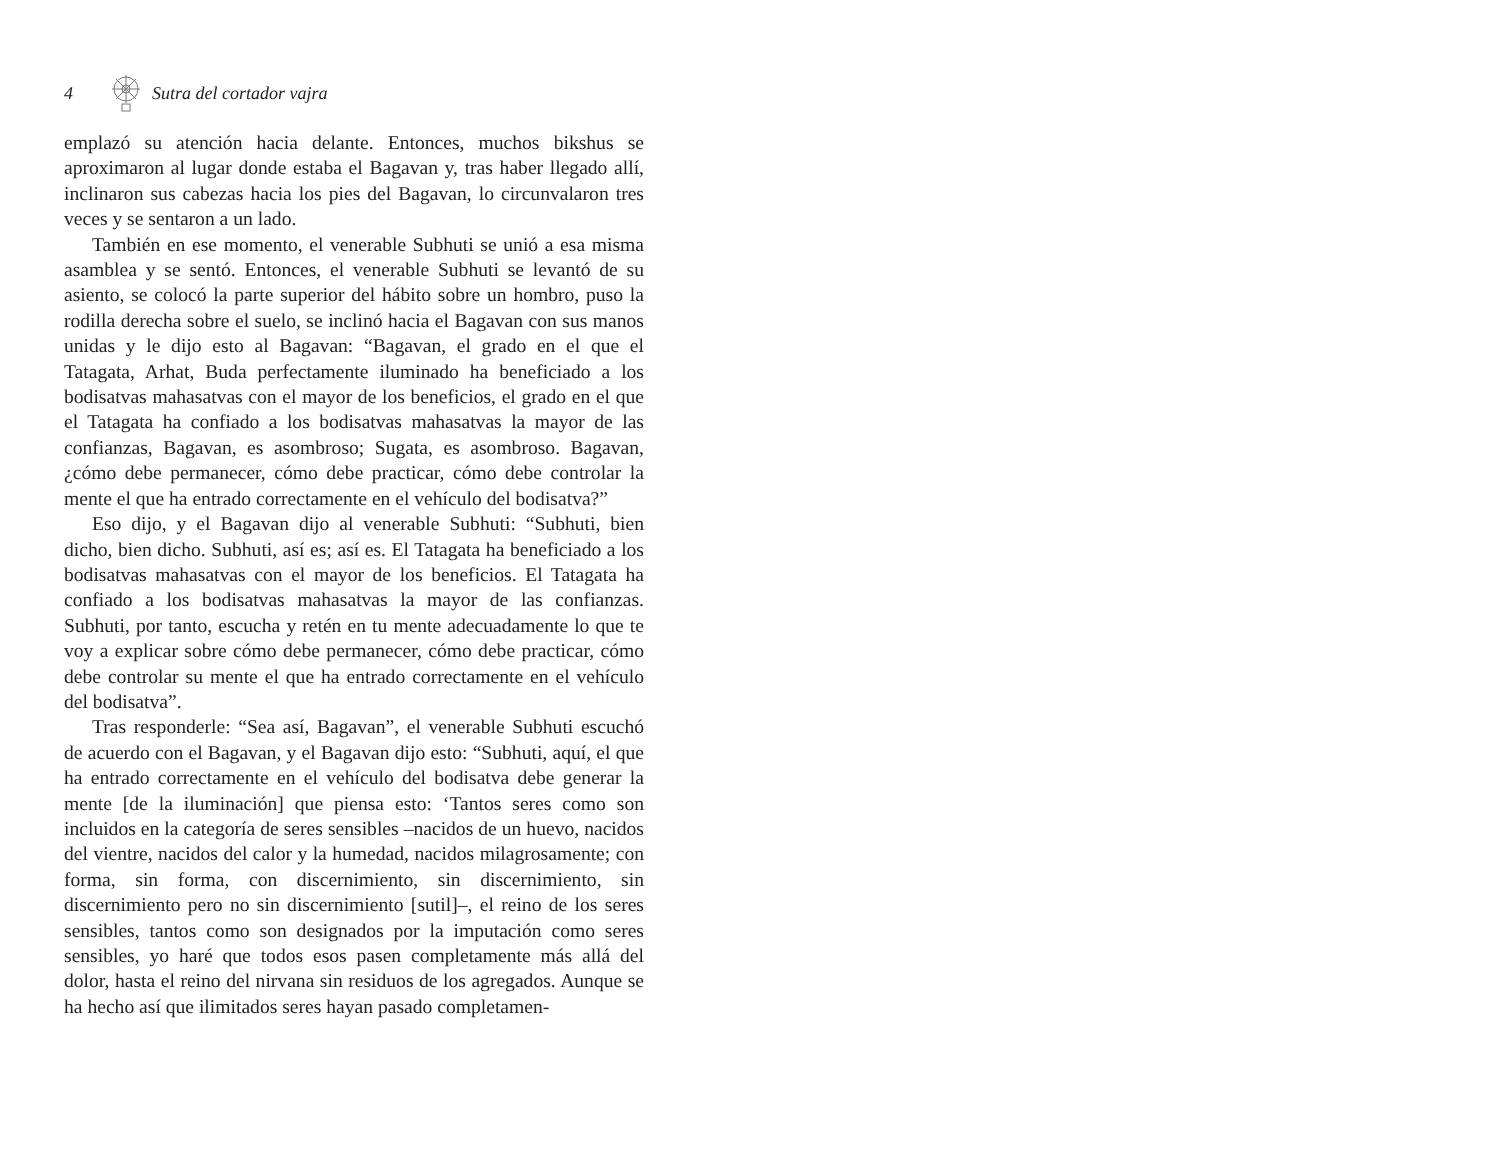4 Sutra del cortador vajra
emplazó su atención hacia delante. Entonces, muchos bikshus se aproximaron al lugar donde estaba el Bagavan y, tras haber llegado allí, inclinaron sus cabezas hacia los pies del Bagavan, lo circunvalaron tres veces y se sentaron a un lado.
También en ese momento, el venerable Subhuti se unió a esa misma asamblea y se sentó. Entonces, el venerable Subhuti se levantó de su asiento, se colocó la parte superior del hábito sobre un hombro, puso la rodilla derecha sobre el suelo, se inclinó hacia el Bagavan con sus manos unidas y le dijo esto al Bagavan: “Bagavan, el grado en el que el Tatagata, Arhat, Buda perfectamente iluminado ha beneficiado a los bodisatvas mahasatvas con el mayor de los beneficios, el grado en el que el Tatagata ha confiado a los bodisatvas mahasatvas la mayor de las confianzas, Bagavan, es asombroso; Sugata, es asombroso. Bagavan, ¿cómo debe permanecer, cómo debe practicar, cómo debe controlar la mente el que ha entrado correctamente en el vehículo del bodisatva?”
Eso dijo, y el Bagavan dijo al venerable Subhuti: “Subhuti, bien dicho, bien dicho. Subhuti, así es; así es. El Tatagata ha beneficiado a los bodisatvas mahasatvas con el mayor de los beneficios. El Tatagata ha confiado a los bodisatvas mahasatvas la mayor de las confianzas. Subhuti, por tanto, escucha y retén en tu mente adecuadamente lo que te voy a explicar sobre cómo debe permanecer, cómo debe practicar, cómo debe controlar su mente el que ha entrado correctamente en el vehículo del bodisatva”.
Tras responderle: “Sea así, Bagavan”, el venerable Subhuti escuchó de acuerdo con el Bagavan, y el Bagavan dijo esto: “Subhuti, aquí, el que ha entrado correctamente en el vehículo del bodisatva debe generar la mente [de la iluminación] que piensa esto: ‘Tantos seres como son incluidos en la categoría de seres sensibles –nacidos de un huevo, nacidos del vientre, nacidos del calor y la humedad, nacidos milagrosamente; con forma, sin forma, con discernimiento, sin discernimiento, sin discernimiento pero no sin discernimiento [sutil]–, el reino de los seres sensibles, tantos como son designados por la imputación como seres sensibles, yo haré que todos esos pasen completamente más allá del dolor, hasta el reino del nirvana sin residuos de los agregados. Aunque se ha hecho así que ilimitados seres hayan pasado completamen-